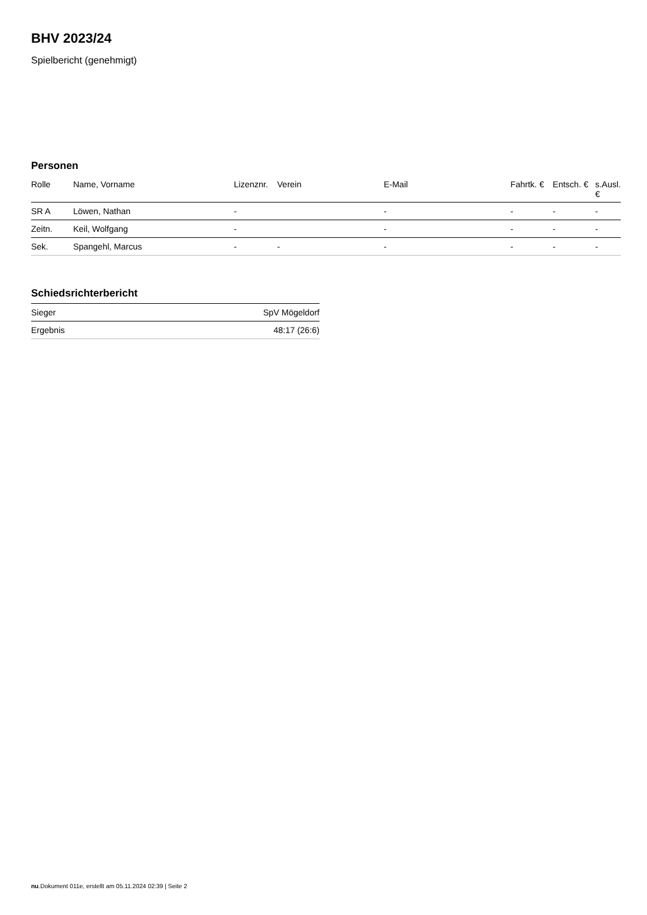BHV 2023/24
Spielbericht (genehmigt)
Personen
| Rolle | Name, Vorname | Lizenznr. | Verein | E-Mail | Fahrtk. € | Entsch. € | s.Ausl. € |
| --- | --- | --- | --- | --- | --- | --- | --- |
| SR A | Löwen, Nathan | - | | - | - | - | - |
| Zeitn. | Keil, Wolfgang | - | | - | - | - | - |
| Sek. | Spangehl, Marcus | - | - | - | - | - | - |
Schiedsrichterbericht
| Sieger | SpV Mögeldorf |
| Ergebnis | 48:17 (26:6) |
nu.Dokument 011e, erstellt am 05.11.2024 02:39 | Seite 2